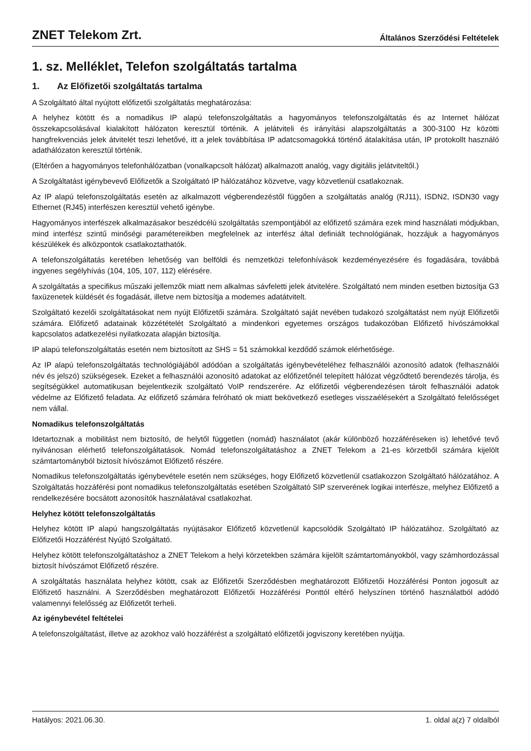ZNET Telekom Zrt.
Általános Szerződési Feltételek
1. sz. Melléklet, Telefon szolgáltatás tartalma
1. Az Előfizetői szolgáltatás tartalma
A Szolgáltató által nyújtott előfizetői szolgáltatás meghatározása:
A helyhez kötött és a nomadikus IP alapú telefonszolgáltatás a hagyományos telefonszolgáltatás és az Internet hálózat összekapcsolásával kialakított hálózaton keresztül történik. A jelátviteli és irányítási alapszolgáltatás a 300-3100 Hz közötti hangfrekvenciás jelek átvitelét teszi lehetővé, itt a jelek továbbítása IP adatcsomagokká történő átalakítása után, IP protokollt használó adathálózaton keresztül történik.
(Eltérően a hagyományos telefonhálózatban (vonalkapcsolt hálózat) alkalmazott analóg, vagy digitális jelátviteltől.)
A Szolgáltatást igénybevevő Előfizetők a Szolgáltató IP hálózatához közvetve, vagy közvetlenül csatlakoznak.
Az IP alapú telefonszolgáltatás esetén az alkalmazott végberendezéstől függően a szolgáltatás analóg (RJ11), ISDN2, ISDN30 vagy Ethernet (RJ45) interfészen keresztül vehető igénybe.
Hagyományos interfészek alkalmazásakor beszédcélú szolgáltatás szempontjából az előfizető számára ezek mind használati módjukban, mind interfész szintű minőségi paramétereikben megfelelnek az interfész által definiált technológiának, hozzájuk a hagyományos készülékek és alközpontok csatlakoztathatók.
A telefonszolgáltatás keretében lehetőség van belföldi és nemzetközi telefonhívások kezdeményezésére és fogadására, továbbá ingyenes segélyhívás (104, 105, 107, 112) elérésére.
A szolgáltatás a specifikus műszaki jellemzők miatt nem alkalmas sávfeletti jelek átvitelére. Szolgáltató nem minden esetben biztosítja G3 faxüzenetek küldését és fogadását, illetve nem biztosítja a modemes adatátvitelt.
Szolgáltató kezelői szolgáltatásokat nem nyújt Előfizetői számára. Szolgáltató saját nevében tudakozó szolgáltatást nem nyújt Előfizetői számára. Előfizető adatainak közzétételét Szolgáltató a mindenkori egyetemes országos tudakozóban Előfizető hívószámokkal kapcsolatos adatkezelési nyilatkozata alapján biztosítja.
IP alapú telefonszolgáltatás esetén nem biztosított az SHS = 51 számokkal kezdődő számok elérhetősége.
Az IP alapú telefonszolgáltatás technológiájából adódóan a szolgáltatás igénybevételéhez felhasználói azonosító adatok (felhasználói név és jelszó) szükségesek. Ezeket a felhasználói azonosító adatokat az előfizetőnél telepített hálózat végződtető berendezés tárolja, és segítségükkel automatikusan bejelentkezik szolgáltató VoIP rendszerére. Az előfizetői végberendezésen tárolt felhasználói adatok védelme az Előfizető feladata. Az előfizető számára felróható ok miatt bekövetkező esetleges visszaélésekért a Szolgáltató felelősséget nem vállal.
Nomadikus telefonszolgáltatás
Idetartoznak a mobilitást nem biztosító, de helytől független (nomád) használatot (akár különböző hozzáféréseken is) lehetővé tevő nyilvánosan elérhető telefonszolgáltatások. Nomád telefonszolgáltatáshoz a ZNET Telekom a 21-es körzetből számára kijelölt számtartományból biztosít hívószámot Előfizető részére.
Nomadikus telefonszolgáltatás igénybevétele esetén nem szükséges, hogy Előfizető közvetlenül csatlakozzon Szolgáltató hálózatához. A Szolgáltatás hozzáférési pont nomadikus telefonszolgáltatás esetében Szolgáltató SIP szerverének logikai interfésze, melyhez Előfizető a rendelkezésére bocsátott azonosítók használatával csatlakozhat.
Helyhez kötött telefonszolgáltatás
Helyhez kötött IP alapú hangszolgáltatás nyújtásakor Előfizető közvetlenül kapcsolódik Szolgáltató IP hálózatához. Szolgáltató az Előfizetői Hozzáférést Nyújtó Szolgáltató.
Helyhez kötött telefonszolgáltatáshoz a ZNET Telekom a helyi körzetekben számára kijelölt számtartományokból, vagy számhordozással biztosít hívószámot Előfizető részére.
A szolgáltatás használata helyhez kötött, csak az Előfizetői Szerződésben meghatározott Előfizetői Hozzáférési Ponton jogosult az Előfizető használni. A Szerződésben meghatározott Előfizetői Hozzáférési Ponttól eltérő helyszínen történő használatból adódó valamennyi felelősség az Előfizetőt terheli.
Az igénybevétel feltételei
A telefonszolgáltatást, illetve az azokhoz való hozzáférést a szolgáltató előfizetői jogviszony keretében nyújtja.
Hatályos: 2021.06.30. 1. oldal a(z) 7 oldalból